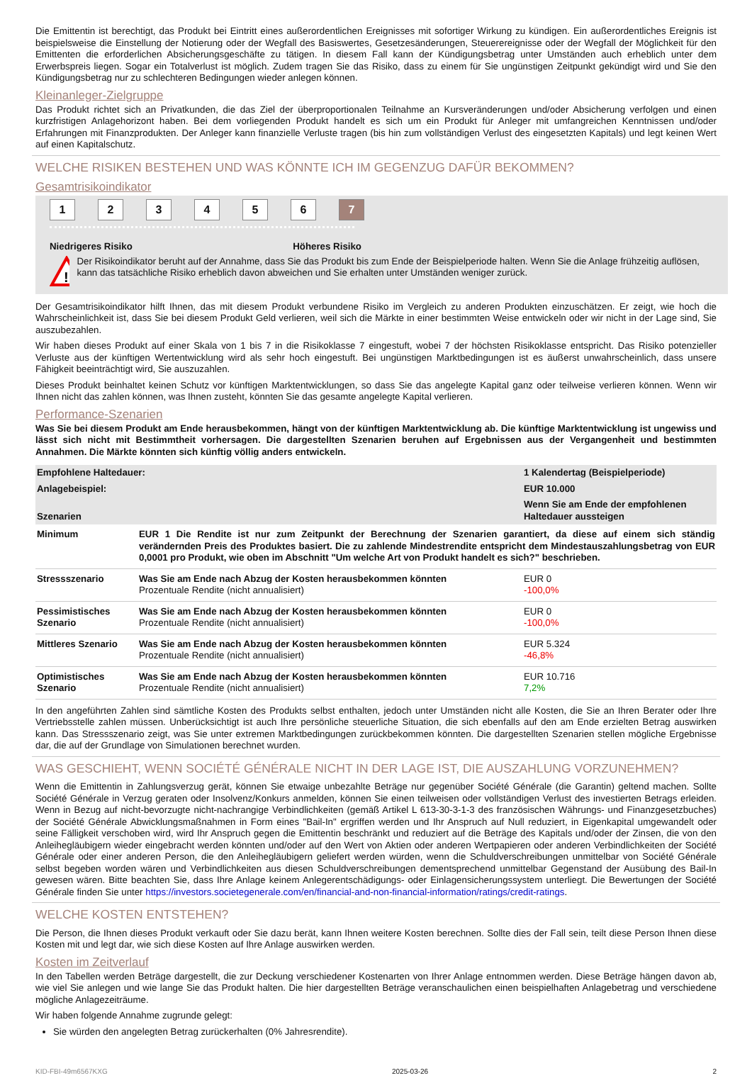Die Emittentin ist berechtigt, das Produkt bei Eintritt eines außerordentlichen Ereignisses mit sofortiger Wirkung zu kündigen. Ein außerordentliches Ereignis ist beispielsweise die Einstellung der Notierung oder der Wegfall des Basiswertes, Gesetzesänderungen, Steuerereignisse oder der Wegfall der Möglichkeit für den Emittenten die erforderlichen Absicherungsgeschäfte zu tätigen. In diesem Fall kann der Kündigungsbetrag unter Umständen auch erheblich unter dem Erwerbspreis liegen. Sogar ein Totalverlust ist möglich. Zudem tragen Sie das Risiko, dass zu einem für Sie ungünstigen Zeitpunkt gekündigt wird und Sie den Kündigungsbetrag nur zu schlechteren Bedingungen wieder anlegen können.
Kleinanleger-Zielgruppe
Das Produkt richtet sich an Privatkunden, die das Ziel der überproportionalen Teilnahme an Kursveränderungen und/oder Absicherung verfolgen und einen kurzfristigen Anlagehorizont haben. Bei dem vorliegenden Produkt handelt es sich um ein Produkt für Anleger mit umfangreichen Kenntnissen und/oder Erfahrungen mit Finanzprodukten. Der Anleger kann finanzielle Verluste tragen (bis hin zum vollständigen Verlust des eingesetzten Kapitals) und legt keinen Wert auf einen Kapitalschutz.
WELCHE RISIKEN BESTEHEN UND WAS KÖNNTE ICH IM GEGENZUG DAFÜR BEKOMMEN?
Gesamtrisikoindikator
1 2 3 4 5 6 7
Niedrigeres Risiko Höheres Risiko
!
Der Risikoindikator beruht auf der Annahme, dass Sie das Produkt bis zum Ende der Beispielperiode halten. Wenn Sie die Anlage frühzeitig auflösen, kann das tatsächliche Risiko erheblich davon abweichen und Sie erhalten unter Umständen weniger zurück.
Der Gesamtrisikoindikator hilft Ihnen, das mit diesem Produkt verbundene Risiko im Vergleich zu anderen Produkten einzuschätzen. Er zeigt, wie hoch die Wahrscheinlichkeit ist, dass Sie bei diesem Produkt Geld verlieren, weil sich die Märkte in einer bestimmten Weise entwickeln oder wir nicht in der Lage sind, Sie auszubezahlen.
Wir haben dieses Produkt auf einer Skala von 1 bis 7 in die Risikoklasse 7 eingestuft, wobei 7 der höchsten Risikoklasse entspricht. Das Risiko potenzieller Verluste aus der künftigen Wertentwicklung wird als sehr hoch eingestuft. Bei ungünstigen Marktbedingungen ist es äußerst unwahrscheinlich, dass unsere Fähigkeit beeinträchtigt wird, Sie auszuzahlen.
Dieses Produkt beinhaltet keinen Schutz vor künftigen Marktentwicklungen, so dass Sie das angelegte Kapital ganz oder teilweise verlieren können. Wenn wir Ihnen nicht das zahlen können, was Ihnen zusteht, könnten Sie das gesamte angelegte Kapital verlieren.
Performance-Szenarien
Was Sie bei diesem Produkt am Ende herausbekommen, hängt von der künftigen Marktentwicklung ab. Die künftige Marktentwicklung ist ungewiss und lässt sich nicht mit Bestimmtheit vorhersagen. Die dargestellten Szenarien beruhen auf Ergebnissen aus der Vergangenheit und bestimmten Annahmen. Die Märkte könnten sich künftig völlig anders entwickeln.
| Empfohlene Haltedauer: | | 1 Kalendertag (Beispielperiode) |
| Anlagebeispiel: | | EUR 10.000 |
| Szenarien | | Wenn Sie am Ende der empfohlenen Haltedauer aussteigen |
| Minimum | EUR 1 Die Rendite ist nur zum Zeitpunkt der Berechnung der Szenarien garantiert, da diese auf einem sich ständig verändernden Preis des Produktes basiert. Die zu zahlende Mindestrendite entspricht dem Mindestauszahlungsbetrag von EUR 0,0001 pro Produkt, wie oben im Abschnitt "Um welche Art von Produkt handelt es sich?" beschrieben. | |
| Stressszenario | Was Sie am Ende nach Abzug der Kosten herausbekommen könnten Prozentuale Rendite (nicht annualisiert) | EUR 0 -100,0% |
| Pessimistisches Szenario | Was Sie am Ende nach Abzug der Kosten herausbekommen könnten Prozentuale Rendite (nicht annualisiert) | EUR 0 -100,0% |
| Mittleres Szenario | Was Sie am Ende nach Abzug der Kosten herausbekommen könnten Prozentuale Rendite (nicht annualisiert) | EUR 5.324 -46,8% |
| Optimistisches Szenario | Was Sie am Ende nach Abzug der Kosten herausbekommen könnten Prozentuale Rendite (nicht annualisiert) | EUR 10.716 7,2% |
In den angeführten Zahlen sind sämtliche Kosten des Produkts selbst enthalten, jedoch unter Umständen nicht alle Kosten, die Sie an Ihren Berater oder Ihre Vertriebsstelle zahlen müssen. Unberücksichtigt ist auch Ihre persönliche steuerliche Situation, die sich ebenfalls auf den am Ende erzielten Betrag auswirken kann. Das Stressszenario zeigt, was Sie unter extremen Marktbedingungen zurückbekommen könnten. Die dargestellten Szenarien stellen mögliche Ergebnisse dar, die auf der Grundlage von Simulationen berechnet wurden.
WAS GESCHIEHT, WENN SOCIÉTÉ GÉNÉRALE NICHT IN DER LAGE IST, DIE AUSZAHLUNG VORZUNEHMEN?
Wenn die Emittentin in Zahlungsverzug gerät, können Sie etwaige unbezahlte Beträge nur gegenüber Société Générale (die Garantin) geltend machen. Sollte Société Générale in Verzug geraten oder Insolvenz/Konkurs anmelden, können Sie einen teilweisen oder vollständigen Verlust des investierten Betrags erleiden. Wenn in Bezug auf nicht-bevorzugte nicht-nachrangige Verbindlichkeiten (gemäß Artikel L 613-30-3-1-3 des französischen Währungs- und Finanzgesetzbuches) der Société Générale Abwicklungsmaßnahmen in Form eines "Bail-In" ergriffen werden und Ihr Anspruch auf Null reduziert, in Eigenkapital umgewandelt oder seine Fälligkeit verschoben wird, wird Ihr Anspruch gegen die Emittentin beschränkt und reduziert auf die Beträge des Kapitals und/oder der Zinsen, die von den Anleihegläubigern wieder eingebracht werden könnten und/oder auf den Wert von Aktien oder anderen Wertpapieren oder anderen Verbindlichkeiten der Société Générale oder einer anderen Person, die den Anleihegläubigern geliefert werden würden, wenn die Schuldverschreibungen unmittelbar von Société Générale selbst begeben worden wären und Verbindlichkeiten aus diesen Schuldverschreibungen dementsprechend unmittelbar Gegenstand der Ausübung des Bail-In gewesen wären. Bitte beachten Sie, dass Ihre Anlage keinem Anlegerentschädigungs- oder Einlagensicherungssystem unterliegt. Die Bewertungen der Société Générale finden Sie unter https://investors.societegenerale.com/en/financial-and-non-financial-information/ratings/credit-ratings.
WELCHE KOSTEN ENTSTEHEN?
Die Person, die Ihnen dieses Produkt verkauft oder Sie dazu berät, kann Ihnen weitere Kosten berechnen. Sollte dies der Fall sein, teilt diese Person Ihnen diese Kosten mit und legt dar, wie sich diese Kosten auf Ihre Anlage auswirken werden.
Kosten im Zeitverlauf
In den Tabellen werden Beträge dargestellt, die zur Deckung verschiedener Kostenarten von Ihrer Anlage entnommen werden. Diese Beträge hängen davon ab, wie viel Sie anlegen und wie lange Sie das Produkt halten. Die hier dargestellten Beträge veranschaulichen einen beispielhaften Anlagebetrag und verschiedene mögliche Anlagezeiträume.
Wir haben folgende Annahme zugrunde gelegt:
Sie würden den angelegten Betrag zurückerhalten (0% Jahresrendite).
KID-FBI-49m6567KXG 2025-03-26 2